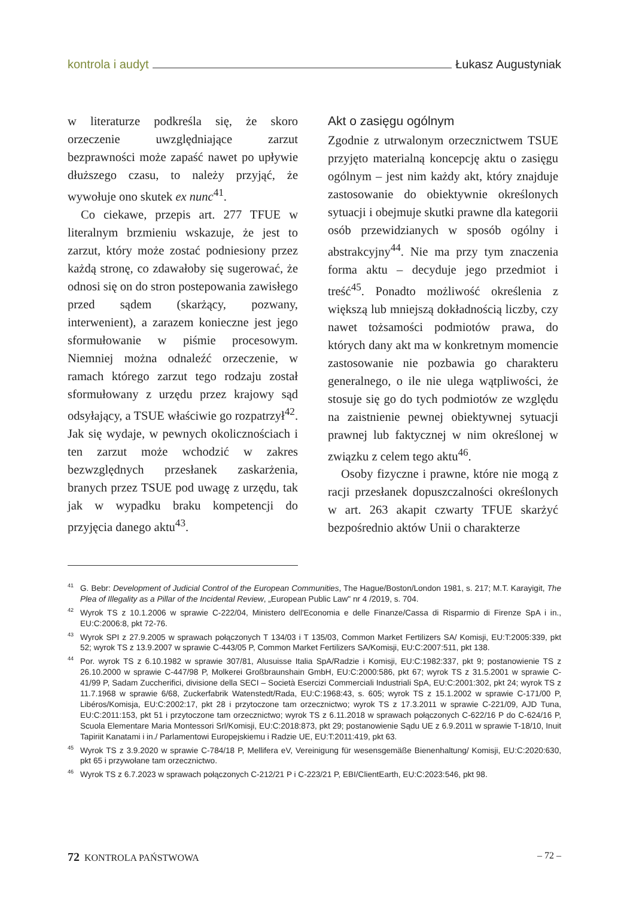kontrola i audyt Łukasz Augustyniak
w literaturze podkreśla się, że skoro orzeczenie uwzględniające zarzut bezprawności może zapaść nawet po upływie dłuższego czasu, to należy przyjąć, że wywołuje ono skutek ex nunc<sup>41</sup>.
Co ciekawe, przepis art. 277 TFUE w literalnym brzmieniu wskazuje, że jest to zarzut, który może zostać podniesiony przez każdą stronę, co zdawałoby się sugerować, że odnosi się on do stron postepowania zawisłego przed sądem (skarżący, pozwany, interwenient), a zarazem konieczne jest jego sformułowanie w piśmie procesowym. Niemniej można odnaleźć orzeczenie, w ramach którego zarzut tego rodzaju został sformułowany z urzędu przez krajowy sąd odsyłający, a TSUE właściwie go rozpatrzył<sup>42</sup>. Jak się wydaje, w pewnych okolicznościach i ten zarzut może wchodzić w zakres bezwzględnych przesłanek zaskarżenia, branych przez TSUE pod uwagę z urzędu, tak jak w wypadku braku kompetencji do przyjęcia danego aktu<sup>43</sup>.
Akt o zasięgu ogólnym
Zgodnie z utrwalonym orzecznictwem TSUE przyjęto materialną koncepcję aktu o zasięgu ogólnym – jest nim każdy akt, który znajduje zastosowanie do obiektywnie określonych sytuacji i obejmuje skutki prawne dla kategorii osób przewidzianych w sposób ogólny i abstrakcyjny<sup>44</sup>. Nie ma przy tym znaczenia forma aktu – decyduje jego przedmiot i treść<sup>45</sup>. Ponadto możliwość określenia z większą lub mniejszą dokładnością liczby, czy nawet tożsamości podmiotów prawa, do których dany akt ma w konkretnym momencie zastosowanie nie pozbawia go charakteru generalnego, o ile nie ulega wątpliwości, że stosuje się go do tych podmiotów ze względu na zaistnienie pewnej obiektywnej sytuacji prawnej lub faktycznej w nim określonej w związku z celem tego aktu<sup>46</sup>.
Osoby fizyczne i prawne, które nie mogą z racji przesłanek dopuszczalności określonych w art. 263 akapit czwarty TFUE skarżyć bezpośrednio aktów Unii o charakterze
<sup>41</sup> G. Bebr: Development of Judicial Control of the European Communities, The Hague/Boston/London 1981, s. 217; M.T. Karayigit, The Plea of Illegality as a Pillar of the Incidental Review, „European Public Law" nr 4 /2019, s. 704.
<sup>42</sup> Wyrok TS z 10.1.2006 w sprawie C-222/04, Ministero dell'Economia e delle Finanze/Cassa di Risparmio di Firenze SpA i in., EU:C:2006:8, pkt 72-76.
<sup>43</sup> Wyrok SPI z 27.9.2005 w sprawach połączonych T 134/03 i T 135/03, Common Market Fertilizers SA/ Komisji, EU:T:2005:339, pkt 52; wyrok TS z 13.9.2007 w sprawie C-443/05 P, Common Market Fertilizers SA/Komisji, EU:C:2007:511, pkt 138.
<sup>44</sup> Por. wyrok TS z 6.10.1982 w sprawie 307/81, Alusuisse Italia SpA/Radzie i Komisji, EU:C:1982:337, pkt 9; postanowienie TS z 26.10.2000 w sprawie C-447/98 P, Molkerei Großbraunshain GmbH, EU:C:2000:586, pkt 67; wyrok TS z 31.5.2001 w sprawie C-41/99 P, Sadam Zuccherifici, divisione della SECI – Società Esercizi Commerciali Industriali SpA, EU:C:2001:302, pkt 24; wyrok TS z 11.7.1968 w sprawie 6/68, Zuckerfabrik Watenstedt/Rada, EU:C:1968:43, s. 605; wyrok TS z 15.1.2002 w sprawie C-171/00 P, Libéros/Komisja, EU:C:2002:17, pkt 28 i przytoczone tam orzecznictwo; wyrok TS z 17.3.2011 w sprawie C-221/09, AJD Tuna, EU:C:2011:153, pkt 51 i przytoczone tam orzecznictwo; wyrok TS z 6.11.2018 w sprawach połączonych C-622/16 P do C-624/16 P, Scuola Elementare Maria Montessori Srl/Komisji, EU:C:2018:873, pkt 29; postanowienie Sądu UE z 6.9.2011 w sprawie T-18/10, Inuit Tapiriit Kanatami i in./ Parlamentowi Europejskiemu i Radzie UE, EU:T:2011:419, pkt 63.
<sup>45</sup> Wyrok TS z 3.9.2020 w sprawie C-784/18 P, Mellifera eV, Vereinigung für wesensgemäße Bienenhaltung/ Komisji, EU:C:2020:630, pkt 65 i przywołane tam orzecznictwo.
<sup>46</sup> Wyrok TS z 6.7.2023 w sprawach połączonych C-212/21 P i C-223/21 P, EBI/ClientEarth, EU:C:2023:546, pkt 98.
72 KONTROLA PAŃSTWOWA – 72 –